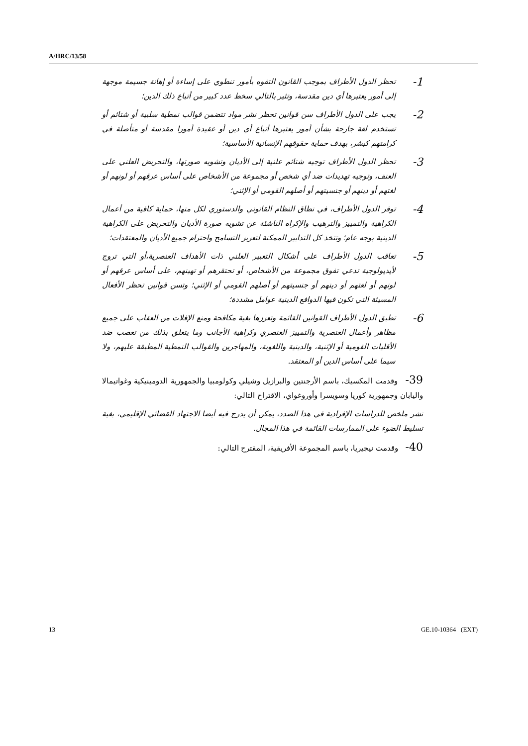A/HRC/13/58
1-
تحظر الدول الأطراف بموجب القانون التفوه بأمور تنطوي على إساءة أو إهانة جسيمة موجهة إلى أمور يعتبرها أي دين مقدسة، وتثير بالتالي سخط عدد كبير من أتباع ذلك الدين؛
2-
يجب على الدول الأطراف سن قوانين تحظر نشر مواد تتضمن قوالب نمطية سلبية أو شتائم أو تستخدم لغة جارحة بشأن أمور يعتبرها أتباع أي دين أو عقيدة أمورا مقدسة أو متأصلة في كرامتهم كبشر، بهدف حماية حقوقهم الإنسانية الأساسية؛
3-
تحظر الدول الأطراف توجيه شتائم علنية إلى الأديان وتشويه صورتها، والتحريض العلني على العنف، وتوجيه تهديدات ضد أي شخص أو مجموعة من الأشخاص على أساس عرقهم أو لونهم أو لغتهم أو دينهم أو جنسيتهم أو أصلهم القومي أو الإثني؛
4-
توفر الدول الأطراف، في نطاق النظام القانوني والدستوري لكل منها، حماية كافية من أعمال الكراهية والتمييز والترهيب والإكراه الناشئة عن تشويه صورة الأديان والتحريض على الكراهية الدينية بوجه عام؛ وتتخذ كل التدابير الممكنة لتعزيز التسامح واحترام جميع الأديان والمعتقدات؛
5-
تعاقب الدول الأطراف على أشكال التعبير العلني ذات الأهداف العنصرية،أو التي تروج لأيديولوجية تدعي تفوق مجموعة من الأشخاص، أو تحتقرهم أو تهينهم، على أساس عرقهم أو لونهم أو لغتهم أو دينهم أو جنسيتهم أو أصلهم القومي أو الإثني؛ وتسن قوانين تحظر الأفعال المسيئة التي تكون فيها الدوافع الدينية عوامل مشددة؛
6-
تطبق الدول الأطراف القوانين القائمة وتعززها بغية مكافحة ومنع الإفلات من العقاب على جميع مظاهر وأعمال العنصرية والتمييز العنصري وكراهية الأجانب وما يتعلق بذلك من تعصب ضد الأقليات القومية أو الإثنية، والدينية واللغوية، والمهاجرين والقوالب النمطية المطبقة عليهم، ولا سيما على أساس الدين أو المعتقد.
39- وقدمت المكسيك، باسم الأرجنتين والبرازيل وشيلي وكولومبيا والجمهورية الدومينيكية وغواتيمالا واليابان وجمهورية كوريا وسويسرا وأوروغواي، الاقتراح التالي:
نشر ملخص للدراسات الإفرادية في هذا الصدد، يمكن أن يدرج فيه أيضا الاجتهاد القضائي الإقليمي، بغية تسليط الضوء على الممارسات القائمة في هذا المجال.
40- وقدمت نيجيريا، باسم المجموعة الأفريقية، المقترح التالي:
13 GE.10-10364 (EXT)